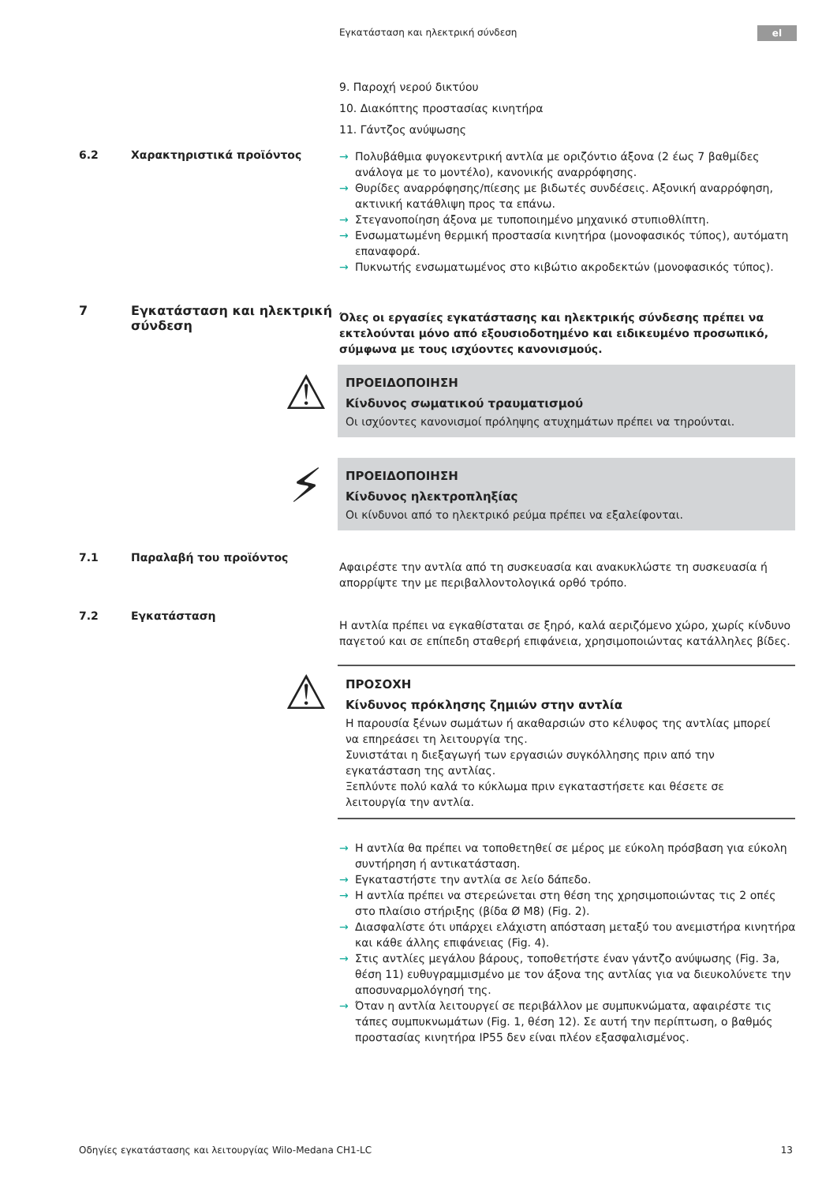Εγκατάσταση και ηλεκτρική σύνδεση
el
9. Παροχή νερού δικτύου
10. Διακόπτης προστασίας κινητήρα
11. Γάντζος ανύψωσης
6.2 Χαρακτηριστικά προϊόντος
→ Πολυβάθμια φυγοκεντρική αντλία με οριζόντιο άξονα (2 έως 7 βαθμίδες ανάλογα με το μοντέλο), κανονικής αναρρόφησης.
→ Θυρίδες αναρρόφησης/πίεσης με βιδωτές συνδέσεις. Αξονική αναρρόφηση, ακτινική κατάθλιψη προς τα επάνω.
→ Στεγανοποίηση άξονα με τυποποιημένο μηχανικό στυπιοθλίπτη.
→ Ενσωματωμένη θερμική προστασία κινητήρα (μονοφασικός τύπος), αυτόματη επαναφορά.
→ Πυκνωτής ενσωματωμένος στο κιβώτιο ακροδεκτών (μονοφασικός τύπος).
7 Εγκατάσταση και ηλεκτρική σύνδεση
Όλες οι εργασίες εγκατάστασης και ηλεκτρικής σύνδεσης πρέπει να εκτελούνται μόνο από εξουσιοδοτημένο και ειδικευμένο προσωπικό, σύμφωνα με τους ισχύοντες κανονισμούς.
⚠
ΠΡΟΕΙΔΟΠΟΙΗΣΗ
Κίνδυνος σωματικού τραυματισμού
Οι ισχύοντες κανονισμοί πρόληψης ατυχημάτων πρέπει να τηρούνται.
⚡
ΠΡΟΕΙΔΟΠΟΙΗΣΗ
Κίνδυνος ηλεκτροπληξίας
Οι κίνδυνοι από το ηλεκτρικό ρεύμα πρέπει να εξαλείφονται.
7.1 Παραλαβή του προϊόντος
Αφαιρέστε την αντλία από τη συσκευασία και ανακυκλώστε τη συσκευασία ή απορρίψτε την με περιβαλλοντολογικά ορθό τρόπο.
7.2 Εγκατάσταση
Η αντλία πρέπει να εγκαθίσταται σε ξηρό, καλά αεριζόμενο χώρο, χωρίς κίνδυνο παγετού και σε επίπεδη σταθερή επιφάνεια, χρησιμοποιώντας κατάλληλες βίδες.
⚠
ΠΡΟΣΟΧΗ
Κίνδυνος πρόκλησης ζημιών στην αντλία
Η παρουσία ξένων σωμάτων ή ακαθαρσιών στο κέλυφος της αντλίας μπορεί να επηρεάσει τη λειτουργία της.
Συνιστάται η διεξαγωγή των εργασιών συγκόλλησης πριν από την εγκατάσταση της αντλίας.
Ξεπλύντε πολύ καλά το κύκλωμα πριν εγκαταστήσετε και θέσετε σε λειτουργία την αντλία.
→ Η αντλία θα πρέπει να τοποθετηθεί σε μέρος με εύκολη πρόσβαση για εύκολη συντήρηση ή αντικατάσταση.
→ Εγκαταστήστε την αντλία σε λείο δάπεδο.
→ Η αντλία πρέπει να στερεώνεται στη θέση της χρησιμοποιώντας τις 2 οπές στο πλαίσιο στήριξης (βίδα Ø M8) (Fig. 2).
→ Διασφαλίστε ότι υπάρχει ελάχιστη απόσταση μεταξύ του ανεμιστήρα κινητήρα και κάθε άλλης επιφάνειας (Fig. 4).
→ Στις αντλίες μεγάλου βάρους, τοποθετήστε έναν γάντζο ανύψωσης (Fig. 3a, θέση 11) ευθυγραμμισμένο με τον άξονα της αντλίας για να διευκολύνετε την αποσυναρμολόγησή της.
→ Όταν η αντλία λειτουργεί σε περιβάλλον με συμπυκνώματα, αφαιρέστε τις τάπες συμπυκνωμάτων (Fig. 1, θέση 12). Σε αυτή την περίπτωση, ο βαθμός προστασίας κινητήρα IP55 δεν είναι πλέον εξασφαλισμένος.
Οδηγίες εγκατάστασης και λειτουργίας Wilo-Medana CH1-LC 13